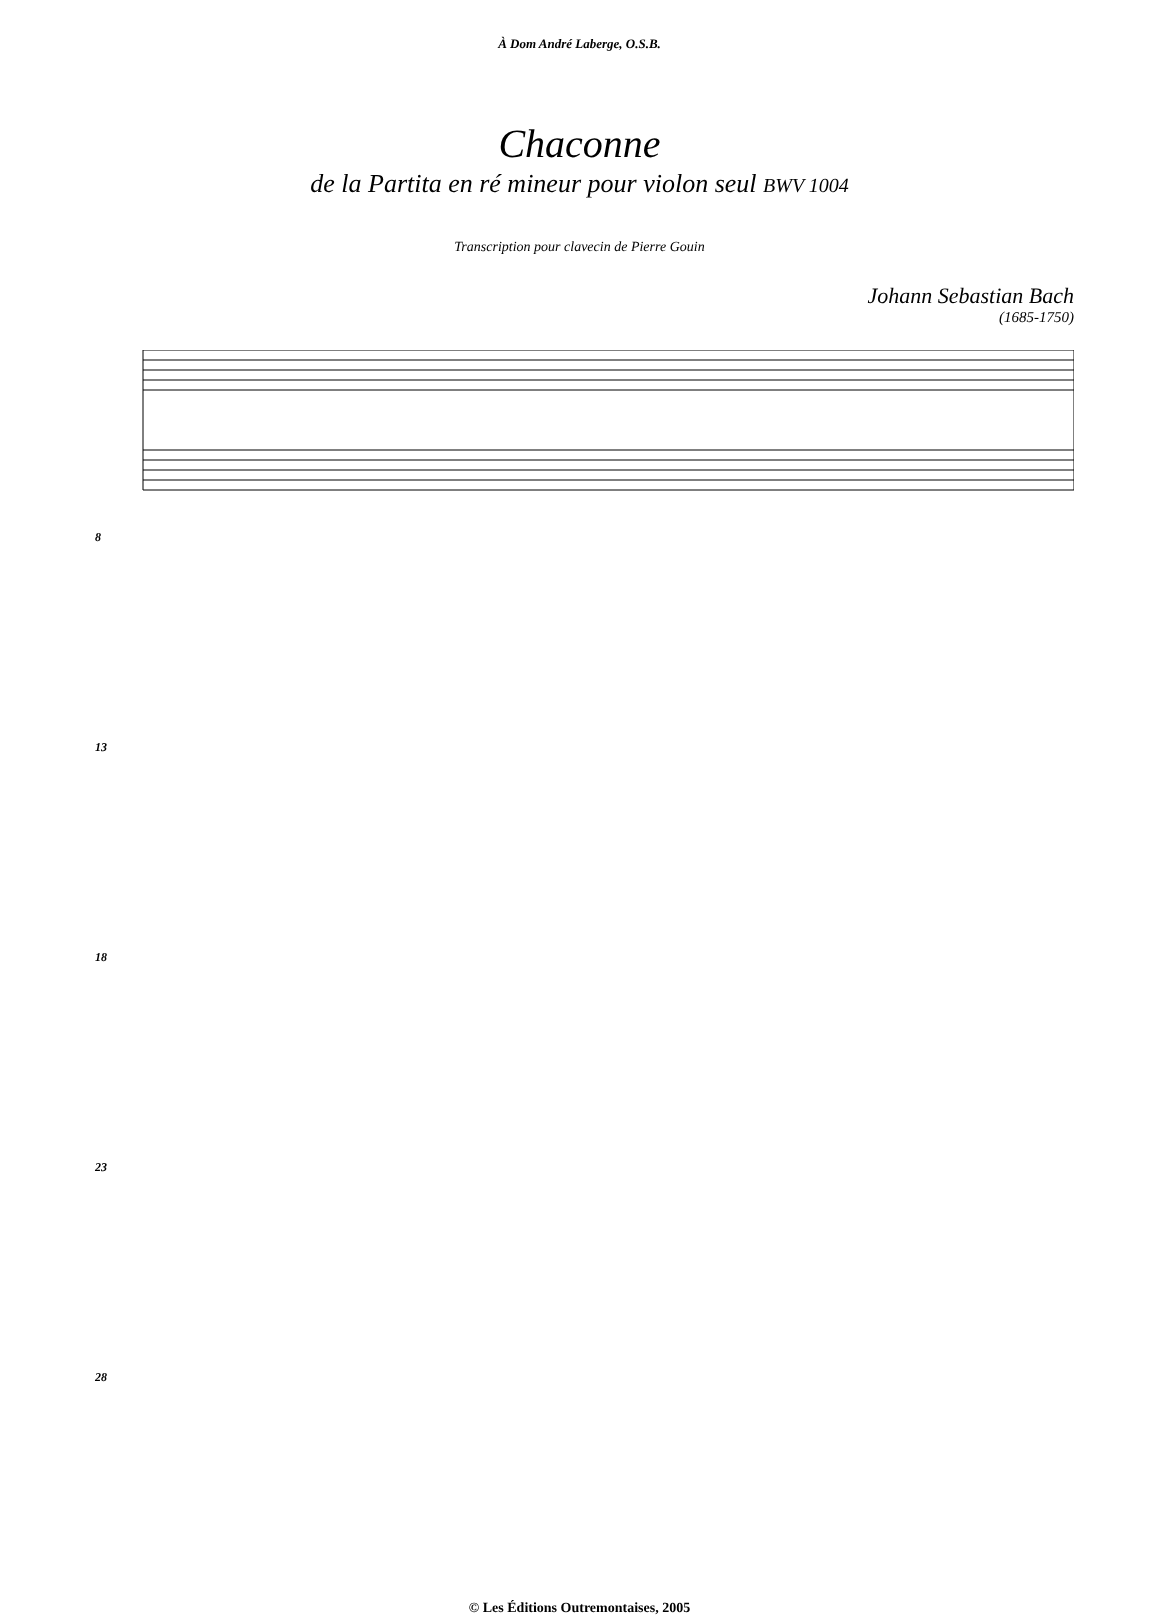À Dom André Laberge, O.S.B.
Chaconne
de la Partita en ré mineur pour violon seul BWV 1004
Transcription pour clavecin de Pierre Gouin
Johann Sebastian Bach
(1685-1750)
8
13
18
23
28
© Les Éditions Outremontaises, 2005